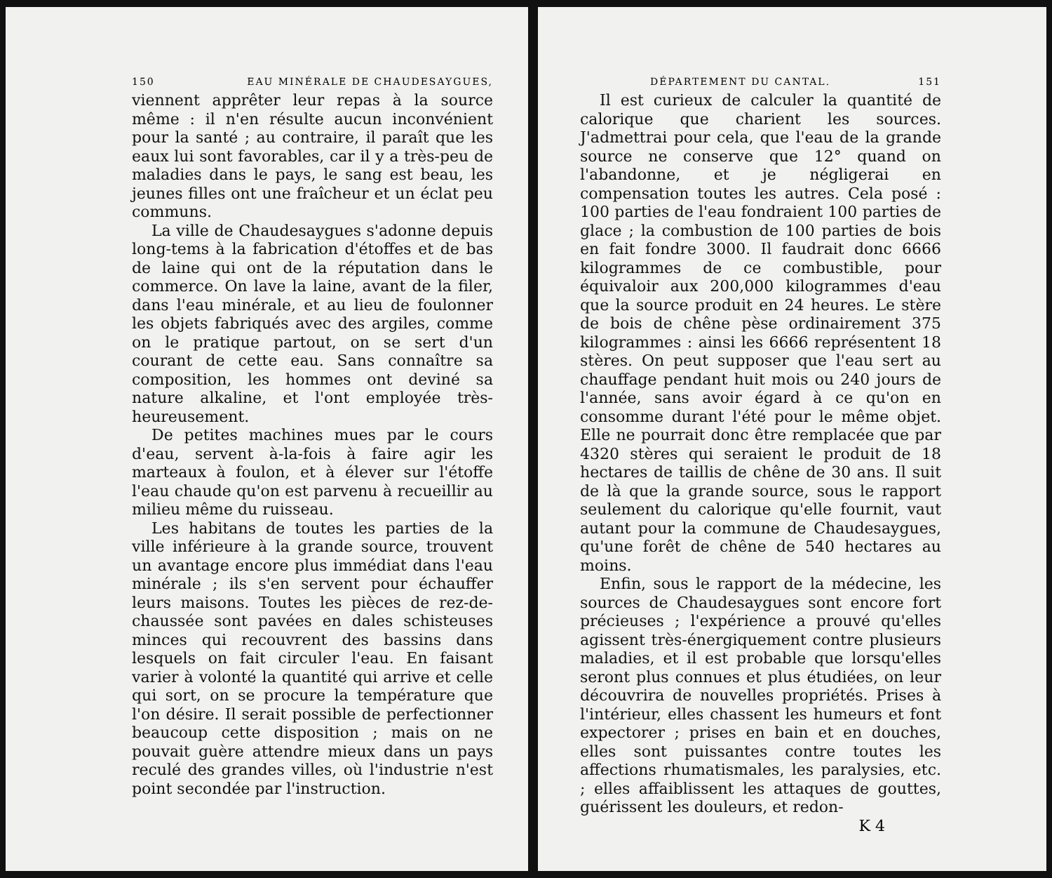150 EAU MINÉRALE DE CHAUDESAYGUES,
viennent apprêter leur repas à la source même : il n'en résulte aucun inconvénient pour la santé ; au contraire, il paraît que les eaux lui sont favorables, car il y a très-peu de maladies dans le pays, le sang est beau, les jeunes filles ont une fraîcheur et un éclat peu communs.
La ville de Chaudesaygues s'adonne depuis long-tems à la fabrication d'étoffes et de bas de laine qui ont de la réputation dans le commerce. On lave la laine, avant de la filer, dans l'eau minérale, et au lieu de foulonner les objets fabriqués avec des argiles, comme on le pratique partout, on se sert d'un courant de cette eau. Sans connaître sa composition, les hommes ont deviné sa nature alkaline, et l'ont employée très-heureusement.
De petites machines mues par le cours d'eau, servent à-la-fois à faire agir les marteaux à foulon, et à élever sur l'étoffe l'eau chaude qu'on est parvenu à recueillir au milieu même du ruisseau.
Les habitans de toutes les parties de la ville inférieure à la grande source, trouvent un avantage encore plus immédiat dans l'eau minérale ; ils s'en servent pour échauffer leurs maisons. Toutes les pièces de rez-de-chaussée sont pavées en dales schisteuses minces qui recouvrent des bassins dans lesquels on fait circuler l'eau. En faisant varier à volonté la quantité qui arrive et celle qui sort, on se procure la température que l'on désire. Il serait possible de perfectionner beaucoup cette disposition ; mais on ne pouvait guère attendre mieux dans un pays reculé des grandes villes, où l'industrie n'est point secondée par l'instruction.
DÉPARTEMENT DU CANTAL. 151
Il est curieux de calculer la quantité de calorique que charient les sources. J'admettrai pour cela, que l'eau de la grande source ne conserve que 12° quand on l'abandonne, et je négligerai en compensation toutes les autres. Cela posé : 100 parties de l'eau fondraient 100 parties de glace ; la combustion de 100 parties de bois en fait fondre 3000. Il faudrait donc 6666 kilogrammes de ce combustible, pour équivaloir aux 200,000 kilogrammes d'eau que la source produit en 24 heures. Le stère de bois de chêne pèse ordinairement 375 kilogrammes : ainsi les 6666 représentent 18 stères. On peut supposer que l'eau sert au chauffage pendant huit mois ou 240 jours de l'année, sans avoir égard à ce qu'on en consomme durant l'été pour le même objet. Elle ne pourrait donc être remplacée que par 4320 stères qui seraient le produit de 18 hectares de taillis de chêne de 30 ans. Il suit de là que la grande source, sous le rapport seulement du calorique qu'elle fournit, vaut autant pour la commune de Chaudesaygues, qu'une forêt de chêne de 540 hectares au moins.
Enfin, sous le rapport de la médecine, les sources de Chaudesaygues sont encore fort précieuses ; l'expérience a prouvé qu'elles agissent très-énergiquement contre plusieurs maladies, et il est probable que lorsqu'elles seront plus connues et plus étudiées, on leur découvrira de nouvelles propriétés. Prises à l'intérieur, elles chassent les humeurs et font expectorer ; prises en bain et en douches, elles sont puissantes contre toutes les affections rhumatismales, les paralysies, etc. ; elles affaiblissent les attaques de gouttes, guérissent les douleurs, et redon-
K 4